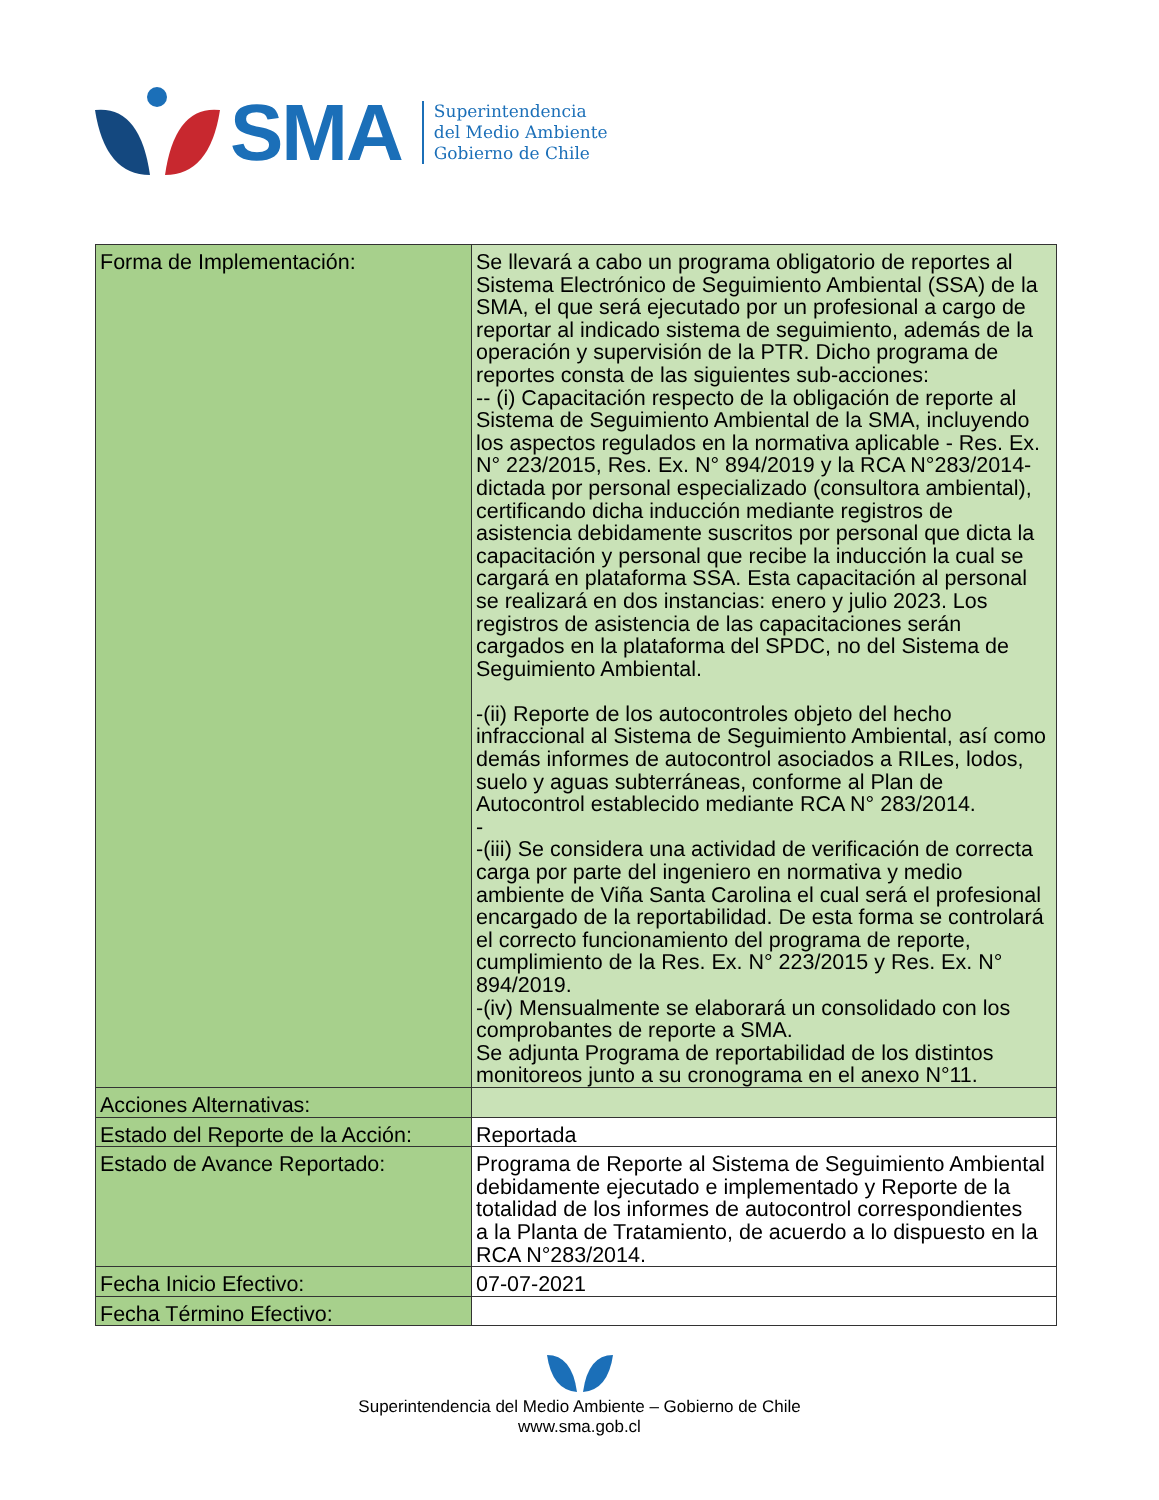SMA
Superintendencia
del Medio Ambiente
Gobierno de Chile
| Forma de Implementación: | Se llevará a cabo un programa obligatorio de reportes al Sistema Electrónico de Seguimiento Ambiental (SSA) de la SMA, el que será ejecutado por un profesional a cargo de reportar al indicado sistema de seguimiento, además de la operación y supervisión de la PTR. Dicho programa de reportes consta de las siguientes sub-acciones: -- (i) Capacitación respecto de la obligación de reporte al Sistema de Seguimiento Ambiental de la SMA, incluyendo los aspectos regulados en la normativa aplicable - Res. Ex. N° 223/2015, Res. Ex. N° 894/2019 y la RCA N°283/2014- dictada por personal especializado (consultora ambiental), certificando dicha inducción mediante registros de asistencia debidamente suscritos por personal que dicta la capacitación y personal que recibe la inducción la cual se cargará en plataforma SSA. Esta capacitación al personal se realizará en dos instancias: enero y julio 2023. Los registros de asistencia de las capacitaciones serán cargados en la plataforma del SPDC, no del Sistema de Seguimiento Ambiental. -(ii) Reporte de los autocontroles objeto del hecho infraccional al Sistema de Seguimiento Ambiental, así como demás informes de autocontrol asociados a RILes, lodos, suelo y aguas subterráneas, conforme al Plan de Autocontrol establecido mediante RCA N° 283/2014. - -(iii) Se considera una actividad de verificación de correcta carga por parte del ingeniero en normativa y medio ambiente de Viña Santa Carolina el cual será el profesional encargado de la reportabilidad. De esta forma se controlará el correcto funcionamiento del programa de reporte, cumplimiento de la Res. Ex. N° 223/2015 y Res. Ex. N° 894/2019. -(iv) Mensualmente se elaborará un consolidado con los comprobantes de reporte a SMA. Se adjunta Programa de reportabilidad de los distintos monitoreos junto a su cronograma en el anexo N°11. |
| Acciones Alternativas: | |
| Estado del Reporte de la Acción: | Reportada |
| Estado de Avance Reportado: | Programa de Reporte al Sistema de Seguimiento Ambiental debidamente ejecutado e implementado y Reporte de la totalidad de los informes de autocontrol correspondientes a la Planta de Tratamiento, de acuerdo a lo dispuesto en la RCA N°283/2014. |
| Fecha Inicio Efectivo: | 07-07-2021 |
| Fecha Término Efectivo: | |
Superintendencia del Medio Ambiente – Gobierno de Chile
www.sma.gob.cl